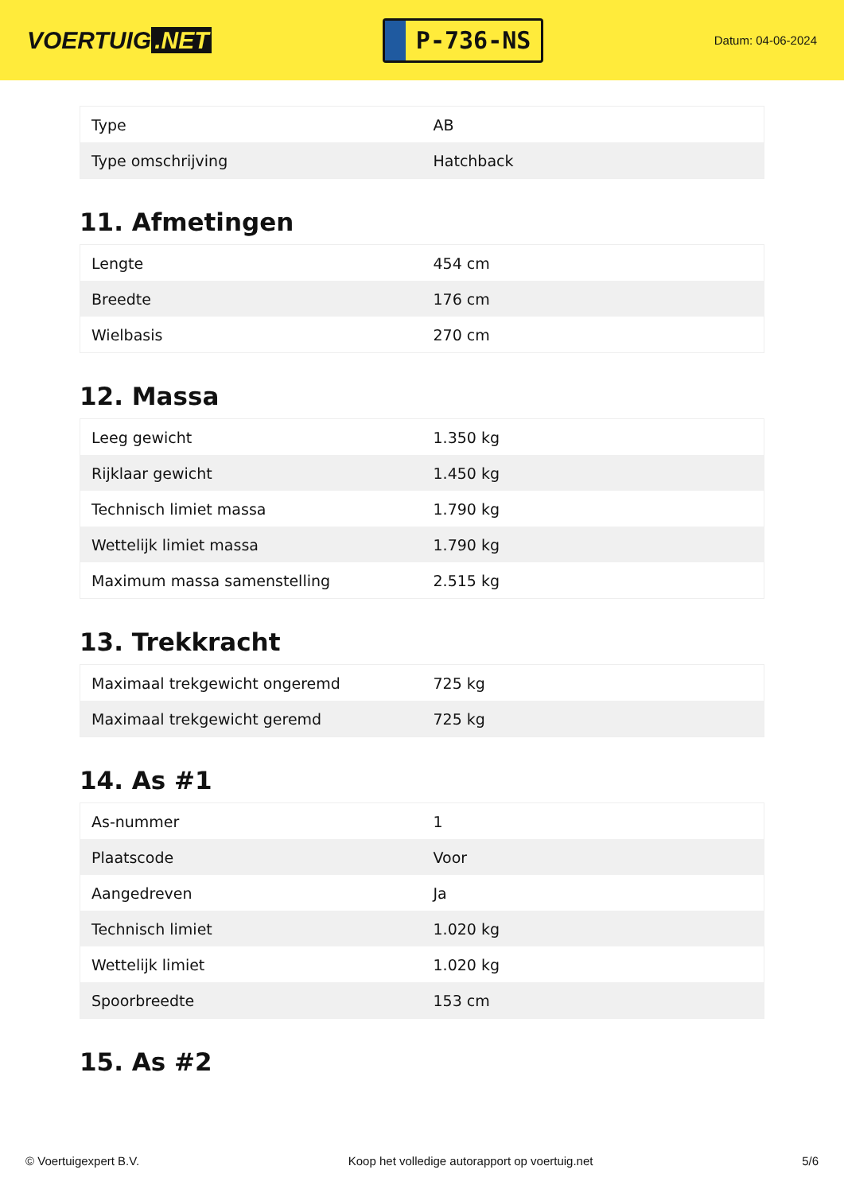VOERTUIG.NET
P-736-NS
Datum: 04-06-2024
| Type | AB |
| Type omschrijving | Hatchback |
11. Afmetingen
| Lengte | 454 cm |
| Breedte | 176 cm |
| Wielbasis | 270 cm |
12. Massa
| Leeg gewicht | 1.350 kg |
| Rijklaar gewicht | 1.450 kg |
| Technisch limiet massa | 1.790 kg |
| Wettelijk limiet massa | 1.790 kg |
| Maximum massa samenstelling | 2.515 kg |
13. Trekkracht
| Maximaal trekgewicht ongeremd | 725 kg |
| Maximaal trekgewicht geremd | 725 kg |
14. As #1
| As-nummer | 1 |
| Plaatscode | Voor |
| Aangedreven | Ja |
| Technisch limiet | 1.020 kg |
| Wettelijk limiet | 1.020 kg |
| Spoorbreedte | 153 cm |
15. As #2
© Voertuigexpert B.V. Koop het volledige autorapport op voertuig.net 5/6